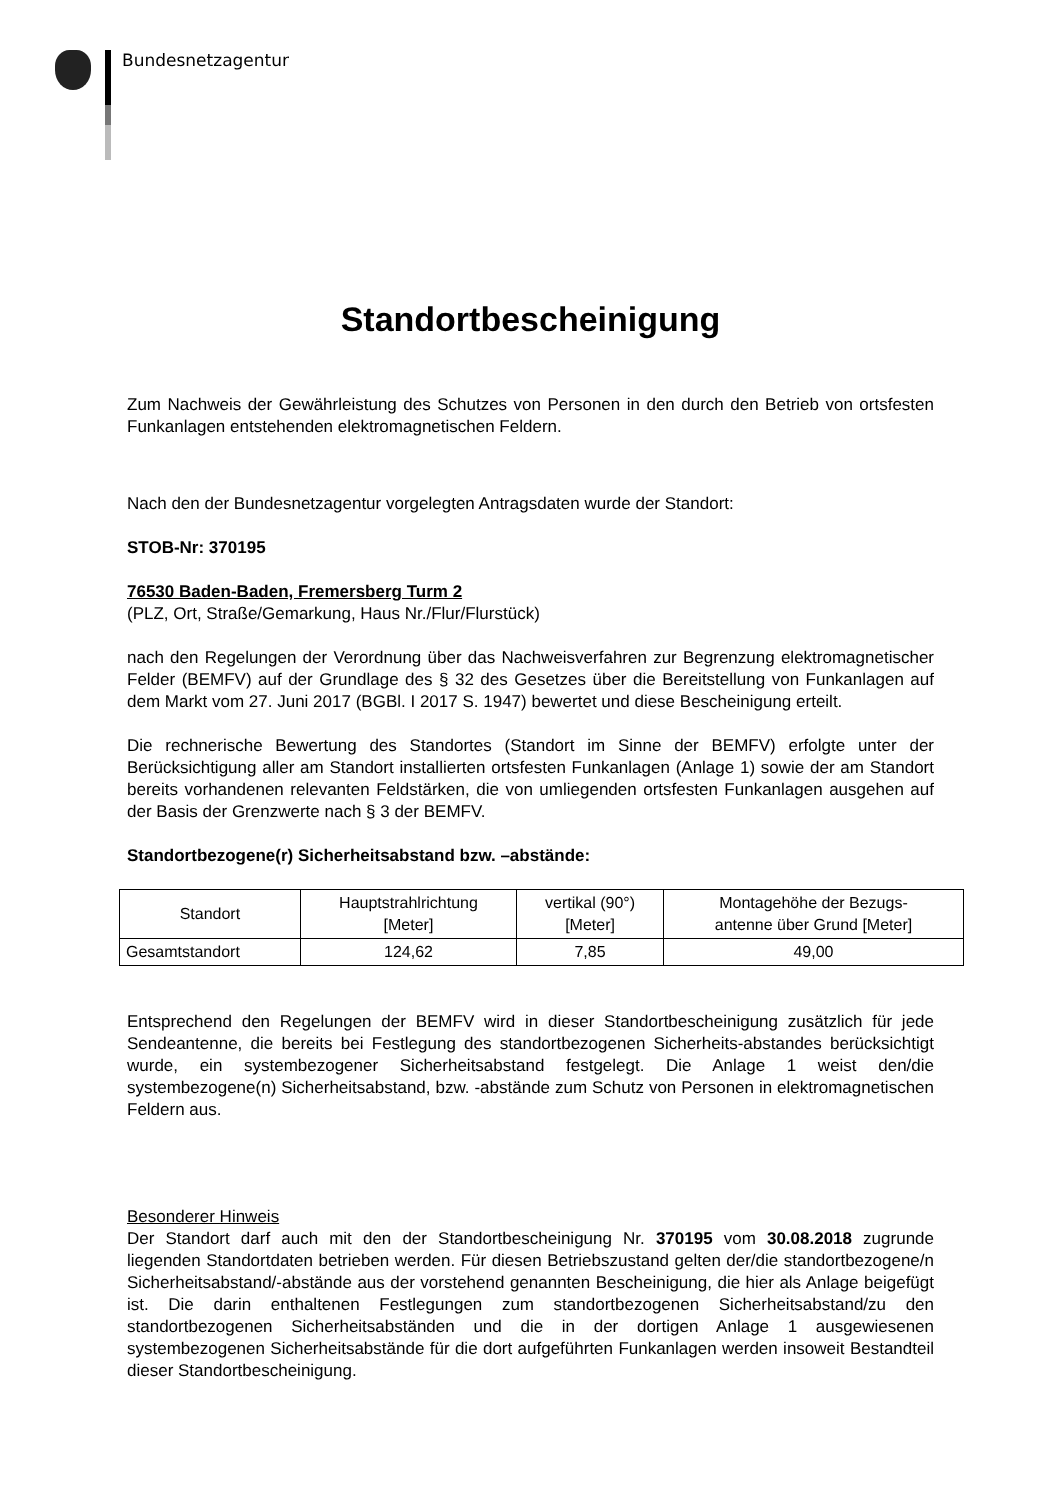Bundesnetzagentur
Standortbescheinigung
Zum Nachweis der Gewährleistung des Schutzes von Personen in den durch den Betrieb von ortsfesten Funkanlagen entstehenden elektromagnetischen Feldern.
Nach den der Bundesnetzagentur vorgelegten Antragsdaten wurde der Standort:
STOB-Nr: 370195
76530 Baden-Baden, Fremersberg Turm 2
(PLZ, Ort, Straße/Gemarkung, Haus Nr./Flur/Flurstück)
nach den Regelungen der Verordnung über das Nachweisverfahren zur Begrenzung elektromagnetischer Felder (BEMFV) auf der Grundlage des § 32 des Gesetzes über die Bereitstellung von Funkanlagen auf dem Markt vom 27. Juni 2017 (BGBl. I 2017 S. 1947) bewertet und diese Bescheinigung erteilt.
Die rechnerische Bewertung des Standortes (Standort im Sinne der BEMFV) erfolgte unter der Berücksichtigung aller am Standort installierten ortsfesten Funkanlagen (Anlage 1) sowie der am Standort bereits vorhandenen relevanten Feldstärken, die von umliegenden ortsfesten Funkanlagen ausgehen auf der Basis der Grenzwerte nach § 3 der BEMFV.
Standortbezogene(r) Sicherheitsabstand bzw. –abstände:
| Standort | Hauptstrahlrichtung [Meter] | vertikal (90°) [Meter] | Montagehöhe der Bezugs- antenne über Grund [Meter] |
| Gesamtstandort | 124,62 | 7,85 | 49,00 |
Entsprechend den Regelungen der BEMFV wird in dieser Standortbescheinigung zusätzlich für jede Sendeantenne, die bereits bei Festlegung des standortbezogenen Sicherheits-abstandes berücksichtigt wurde, ein systembezogener Sicherheitsabstand festgelegt. Die Anlage 1 weist den/die systembezogene(n) Sicherheitsabstand, bzw. -abstände zum Schutz von Personen in elektromagnetischen Feldern aus.
Besonderer Hinweis
Der Standort darf auch mit den der Standortbescheinigung Nr. 370195 vom 30.08.2018 zugrunde liegenden Standortdaten betrieben werden. Für diesen Betriebszustand gelten der/die standortbezogene/n Sicherheitsabstand/-abstände aus der vorstehend genannten Bescheinigung, die hier als Anlage beigefügt ist. Die darin enthaltenen Festlegungen zum standortbezogenen Sicherheitsabstand/zu den standortbezogenen Sicherheitsabständen und die in der dortigen Anlage 1 ausgewiesenen systembezogenen Sicherheitsabstände für die dort aufgeführten Funkanlagen werden insoweit Bestandteil dieser Standortbescheinigung.